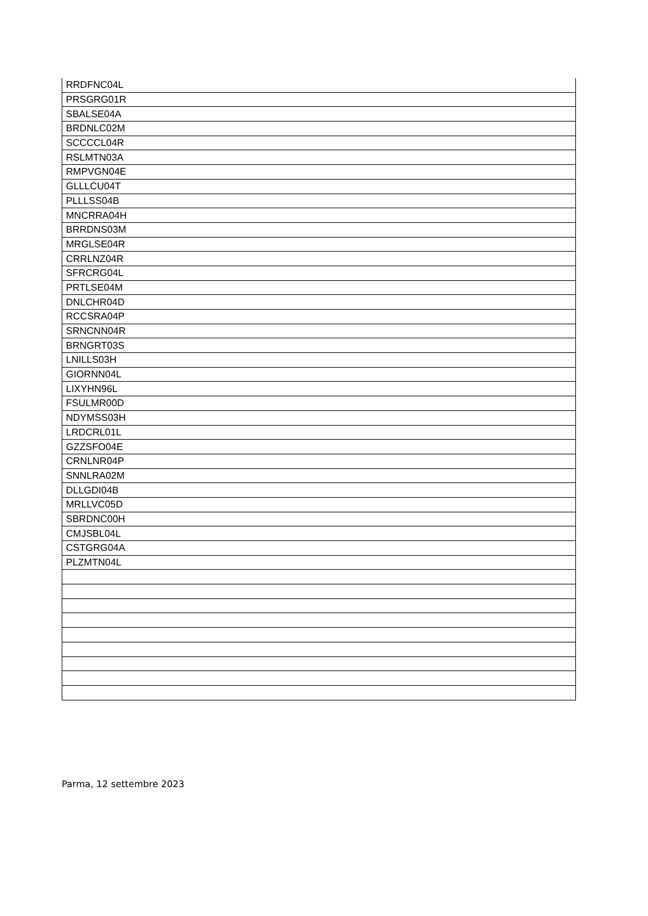| RRDFNC04L |
| PRSGRG01R |
| SBALSE04A |
| BRDNLC02M |
| SCCCCL04R |
| RSLMTN03A |
| RMPVGN04E |
| GLLLCU04T |
| PLLLSS04B |
| MNCRRA04H |
| BRRDNS03M |
| MRGLSE04R |
| CRRLNZ04R |
| SFRCRG04L |
| PRTLSE04M |
| DNLCHR04D |
| RCCSRA04P |
| SRNCNN04R |
| BRNGRT03S |
| LNILLS03H |
| GIORNN04L |
| LIXYHN96L |
| FSULMR00D |
| NDYMSS03H |
| LRDCRL01L |
| GZZSFO04E |
| CRNLNR04P |
| SNNLRA02M |
| DLLGDI04B |
| MRLLVC05D |
| SBRDNC00H |
| CMJSBL04L |
| CSTGRG04A |
| PLZMTN04L |
Parma, 12 settembre 2023